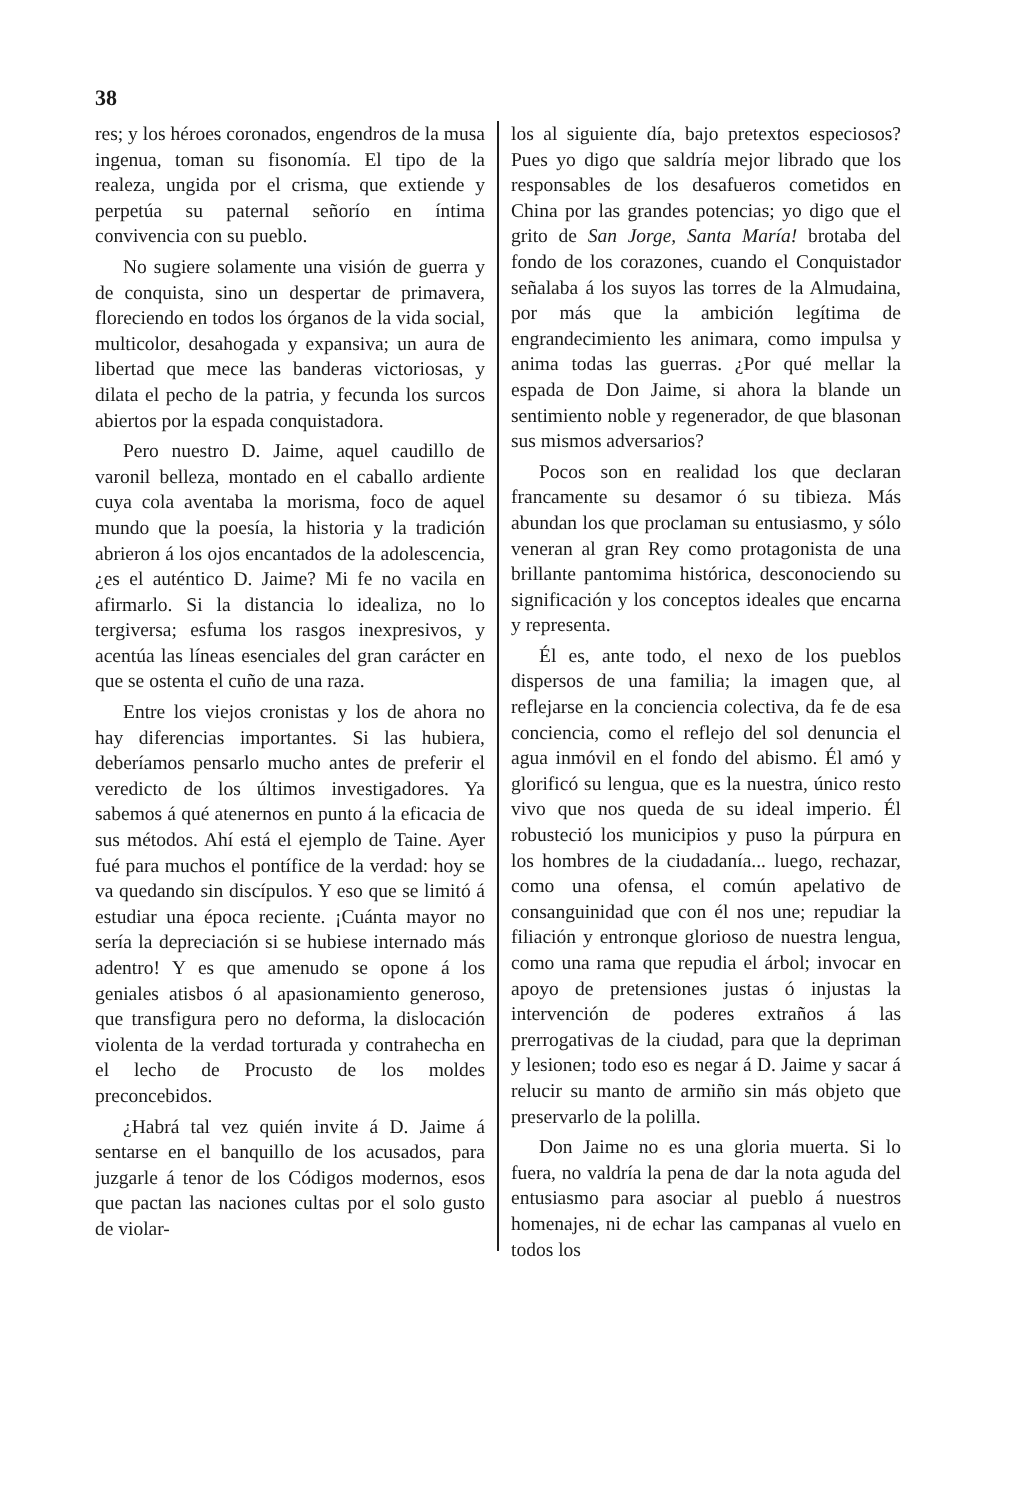38
res; y los héroes coronados, engendros de la musa ingenua, toman su fisonomía. El tipo de la realeza, ungida por el crisma, que extiende y perpetúa su paternal señorío en íntima convivencia con su pueblo.
No sugiere solamente una visión de guerra y de conquista, sino un despertar de primavera, floreciendo en todos los órganos de la vida social, multicolor, desahogada y expansiva; un aura de libertad que mece las banderas victoriosas, y dilata el pecho de la patria, y fecunda los surcos abiertos por la espada conquistadora.
Pero nuestro D. Jaime, aquel caudillo de varonil belleza, montado en el caballo ardiente cuya cola aventaba la morisma, foco de aquel mundo que la poesía, la historia y la tradición abrieron á los ojos encantados de la adolescencia, ¿es el auténtico D. Jaime? Mi fe no vacila en afirmarlo. Si la distancia lo idealiza, no lo tergiversa; esfuma los rasgos inexpresivos, y acentúa las líneas esenciales del gran carácter en que se ostenta el cuño de una raza.
Entre los viejos cronistas y los de ahora no hay diferencias importantes. Si las hubiera, deberíamos pensarlo mucho antes de preferir el veredicto de los últimos investigadores. Ya sabemos á qué atenernos en punto á la eficacia de sus métodos. Ahí está el ejemplo de Taine. Ayer fué para muchos el pontífice de la verdad: hoy se va quedando sin discípulos. Y eso que se limitó á estudiar una época reciente. ¡Cuánta mayor no sería la depreciación si se hubiese internado más adentro! Y es que amenudo se opone á los geniales atisbos ó al apasionamiento generoso, que transfigura pero no deforma, la dislocación violenta de la verdad torturada y contrahecha en el lecho de Procusto de los moldes preconcebidos.
¿Habrá tal vez quién invite á D. Jaime á sentarse en el banquillo de los acusados, para juzgarle á tenor de los Códigos modernos, esos que pactan las naciones cultas por el solo gusto de violar-
los al siguiente día, bajo pretextos especiosos? Pues yo digo que saldría mejor librado que los responsables de los desafueros cometidos en China por las grandes potencias; yo digo que el grito de San Jorge, Santa María! brotaba del fondo de los corazones, cuando el Conquistador señalaba á los suyos las torres de la Almudaina, por más que la ambición legítima de engrandecimiento les animara, como impulsa y anima todas las guerras. ¿Por qué mellar la espada de Don Jaime, si ahora la blande un sentimiento noble y regenerador, de que blasonan sus mismos adversarios?
Pocos son en realidad los que declaran francamente su desamor ó su tibieza. Más abundan los que proclaman su entusiasmo, y sólo veneran al gran Rey como protagonista de una brillante pantomima histórica, desconociendo su significación y los conceptos ideales que encarna y representa.
Él es, ante todo, el nexo de los pueblos dispersos de una familia; la imagen que, al reflejarse en la conciencia colectiva, da fe de esa conciencia, como el reflejo del sol denuncia el agua inmóvil en el fondo del abismo. Él amó y glorificó su lengua, que es la nuestra, único resto vivo que nos queda de su ideal imperio. Él robusteció los municipios y puso la púrpura en los hombres de la ciudadanía... luego, rechazar, como una ofensa, el común apelativo de consanguinidad que con él nos une; repudiar la filiación y entronque glorioso de nuestra lengua, como una rama que repudia el árbol; invocar en apoyo de pretensiones justas ó injustas la intervención de poderes extraños á las prerrogativas de la ciudad, para que la depriman y lesionen; todo eso es negar á D. Jaime y sacar á relucir su manto de armiño sin más objeto que preservarlo de la polilla.
Don Jaime no es una gloria muerta. Si lo fuera, no valdría la pena de dar la nota aguda del entusiasmo para asociar al pueblo á nuestros homenajes, ni de echar las campanas al vuelo en todos los